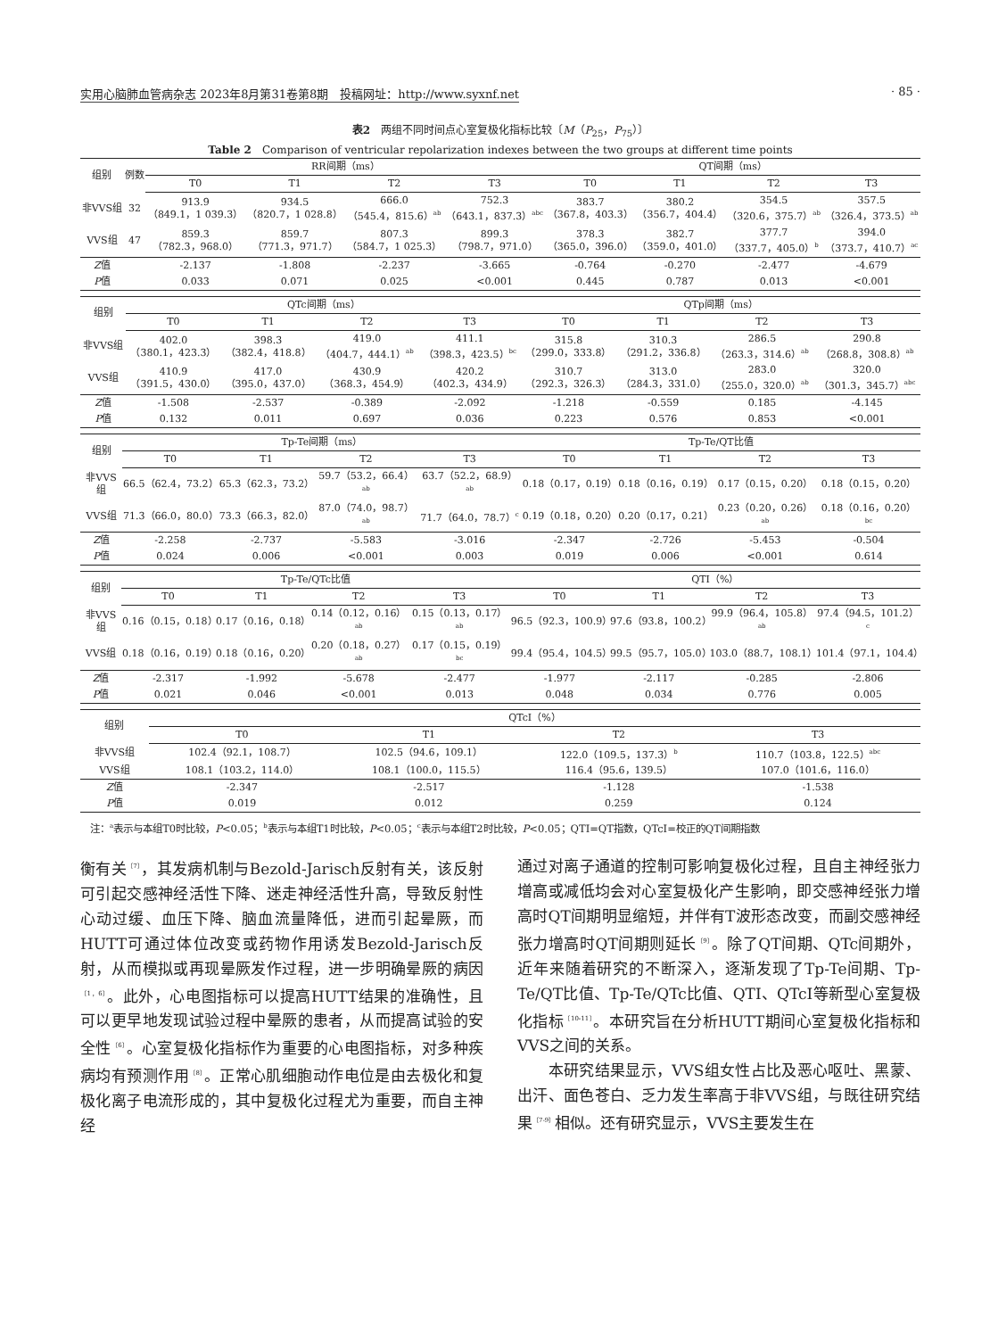实用心脑肺血管病杂志 2023年8月第31卷第8期　投稿网址：http://www.syxnf.net · 85 ·
表2　两组不同时间点心室复极化指标比较〔M（P<sub>25</sub>，P<sub>75</sub>）〕
Table 2　Comparison of ventricular repolarization indexes between the two groups at different time points
| 组别 | 例数 | RR间期（ms） | | | | QT间期（ms） | | | |
| --- | --- | --- | --- | --- | --- | --- | --- | --- | --- |
| | | T0 | T1 | T2 | T3 | T0 | T1 | T2 | T3 |
| 非VVS组 | 32 | 913.9 （849.1，1 039.3） | 934.5 （820.7，1 028.8） | 666.0 （545.4，815.6）<sup>ab</sup> | 752.3 （643.1，837.3）<sup>abc</sup> | 383.7 （367.8，403.3） | 380.2 （356.7，404.4） | 354.5 （320.6，375.7）<sup>ab</sup> | 357.5 （326.4，373.5）<sup>ab</sup> |
| VVS组 | 47 | 859.3 （782.3，968.0） | 859.7 （771.3，971.7） | 807.3 （584.7，1 025.3） | 899.3 （798.7，971.0） | 378.3 （365.0，396.0） | 382.7 （359.0，401.0） | 377.7 （337.7，405.0）<sup>b</sup> | 394.0 （373.7，410.7）<sup>ac</sup> |
| Z 值 | | -2.137 | -1.808 | -2.237 | -3.665 | -0.764 | -0.270 | -2.477 | -4.679 |
| P 值 | | 0.033 | 0.071 | 0.025 | <0.001 | 0.445 | 0.787 | 0.013 | <0.001 |
| 组别 | QTc间期（ms） | | | | QTp间期（ms） | | | |
| --- | --- | --- | --- | --- | --- | --- | --- | --- |
| | T0 | T1 | T2 | T3 | T0 | T1 | T2 | T3 |
| 非VVS组 | 402.0 （380.1，423.3） | 398.3 （382.4，418.8） | 419.0 （404.7，444.1）<sup>ab</sup> | 411.1 （398.3，423.5）<sup>bc</sup> | 315.8 （299.0，333.8） | 310.3 （291.2，336.8） | 286.5 （263.3，314.6）<sup>ab</sup> | 290.8 （268.8，308.8）<sup>ab</sup> |
| VVS组 | 410.9 （391.5，430.0） | 417.0 （395.0，437.0） | 430.9 （368.3，454.9） | 420.2 （402.3，434.9） | 310.7 （292.3，326.3） | 313.0 （284.3，331.0） | 283.0 （255.0，320.0）<sup>ab</sup> | 320.0 （301.3，345.7）<sup>abc</sup> |
| Z 值 | -1.508 | -2.537 | -0.389 | -2.092 | -1.218 | -0.559 | 0.185 | -4.145 |
| P 值 | 0.132 | 0.011 | 0.697 | 0.036 | 0.223 | 0.576 | 0.853 | <0.001 |
| 组别 | Tp-Te间期（ms） | | | | Tp-Te/QT比值 | | | |
| --- | --- | --- | --- | --- | --- | --- | --- | --- |
| | T0 | T1 | T2 | T3 | T0 | T1 | T2 | T3 |
| 非VVS组 | 66.5（62.4，73.2） | 65.3（62.3，73.2） | 59.7（53.2，66.4）<sup>ab</sup> | 63.7（52.2，68.9）<sup>ab</sup> | 0.18（0.17，0.19） | 0.18（0.16，0.19） | 0.17（0.15，0.20） | 0.18（0.15，0.20） |
| VVS组 | 71.3（66.0，80.0） | 73.3（66.3，82.0） | 87.0（74.0，98.7）<sup>ab</sup> | 71.7（64.0，78.7）<sup>c</sup> | 0.19（0.18，0.20） | 0.20（0.17，0.21） | 0.23（0.20，0.26）<sup>ab</sup> | 0.18（0.16，0.20）<sup>bc</sup> |
| Z 值 | -2.258 | -2.737 | -5.583 | -3.016 | -2.347 | -2.726 | -5.453 | -0.504 |
| P 值 | 0.024 | 0.006 | <0.001 | 0.003 | 0.019 | 0.006 | <0.001 | 0.614 |
| 组别 | Tp-Te/QTc比值 | | | | QTI（%） | | | |
| --- | --- | --- | --- | --- | --- | --- | --- | --- |
| | T0 | T1 | T2 | T3 | T0 | T1 | T2 | T3 |
| 非VVS组 | 0.16（0.15，0.18） | 0.17（0.16，0.18） | 0.14（0.12，0.16）<sup>ab</sup> | 0.15（0.13，0.17）<sup>ab</sup> | 96.5（92.3，100.9） | 97.6（93.8，100.2） | 99.9（96.4，105.8）<sup>ab</sup> | 97.4（94.5，101.2）<sup>c</sup> |
| VVS组 | 0.18（0.16，0.19） | 0.18（0.16，0.20） | 0.20（0.18，0.27）<sup>ab</sup> | 0.17（0.15，0.19）<sup>bc</sup> | 99.4（95.4，104.5） | 99.5（95.7，105.0） | 103.0（88.7，108.1） | 101.4（97.1，104.4） |
| Z 值 | -2.317 | -1.992 | -5.678 | -2.477 | -1.977 | -2.117 | -0.285 | -2.806 |
| P 值 | 0.021 | 0.046 | <0.001 | 0.013 | 0.048 | 0.034 | 0.776 | 0.005 |
| 组别 | QTcI（%） | | | |
| --- | --- | --- | --- | --- |
| | T0 | T1 | T2 | T3 |
| 非VVS组 | 102.4（92.1，108.7） | 102.5（94.6，109.1） | 122.0（109.5，137.3）<sup>b</sup> | 110.7（103.8，122.5）<sup>abc</sup> |
| VVS组 | 108.1（103.2，114.0） | 108.1（100.0，115.5） | 116.4（95.6，139.5） | 107.0（101.6，116.0） |
| Z 值 | -2.347 | -2.517 | -1.128 | -1.538 |
| P 值 | 0.019 | 0.012 | 0.259 | 0.124 |
　注：<sup>a</sup>表示与本组T0时比较，P<0.05；<sup>b</sup>表示与本组T1时比较，P<0.05；<sup>c</sup>表示与本组T2时比较，P<0.05；QTI=QT指数，QTcI=校正的QT间期指数
衡有关<sup>〔7〕</sup>，其发病机制与Bezold-Jarisch反射有关，该反射可引起交感神经活性下降、迷走神经活性升高，导致反射性心动过缓、血压下降、脑血流量降低，进而引起晕厥，而HUTT可通过体位改变或药物作用诱发Bezold-Jarisch反射，从而模拟或再现晕厥发作过程，进一步明确晕厥的病因<sup>〔1，6〕</sup>。此外，心电图指标可以提高HUTT结果的准确性，且可以更早地发现试验过程中晕厥的患者，从而提高试验的安全性<sup>〔6〕</sup>。心室复极化指标作为重要的心电图指标，对多种疾病均有预测作用<sup>〔8〕</sup>。正常心肌细胞动作电位是由去极化和复极化离子电流形成的，其中复极化过程尤为重要，而自主神经
通过对离子通道的控制可影响复极化过程，且自主神经张力增高或减低均会对心室复极化产生影响，即交感神经张力增高时QT间期明显缩短，并伴有T波形态改变，而副交感神经张力增高时QT间期则延长<sup>〔9〕</sup>。除了QT间期、QTc间期外，近年来随着研究的不断深入，逐渐发现了Tp-Te间期、Tp-Te/QT比值、Tp-Te/QTc比值、QTI、QTcI等新型心室复极化指标<sup>〔10-11〕</sup>。本研究旨在分析HUTT期间心室复极化指标和VVS之间的关系。
　　本研究结果显示，VVS组女性占比及恶心呕吐、黑蒙、出汗、面色苍白、乏力发生率高于非VVS组，与既往研究结果<sup>〔7-9〕</sup>相似。还有研究显示，VVS主要发生在